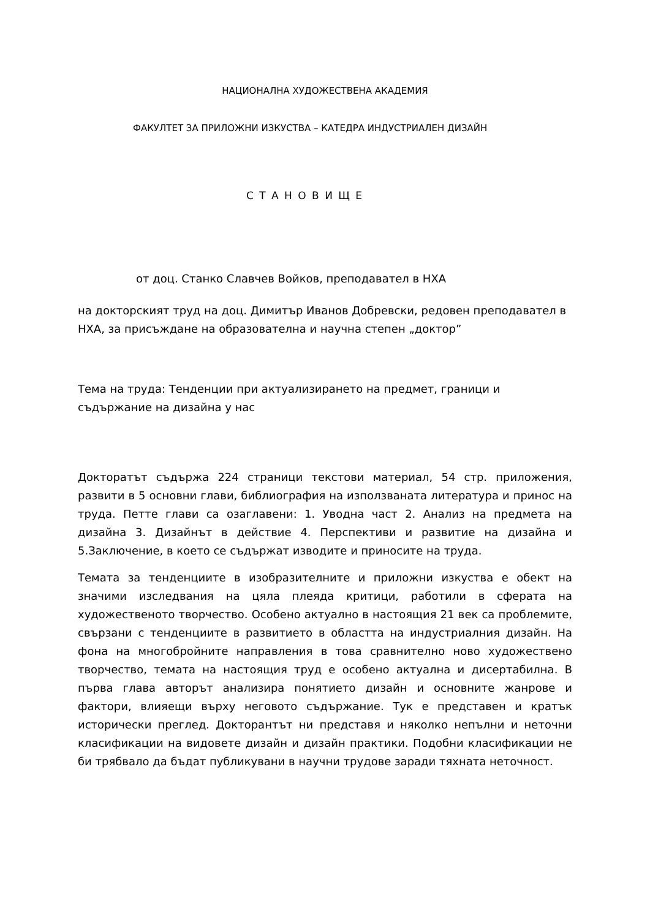НАЦИОНАЛНА ХУДОЖЕСТВЕНА АКАДЕМИЯ
ФАКУЛТЕТ ЗА ПРИЛОЖНИ ИЗКУСТВА – КАТЕДРА ИНДУСТРИАЛЕН ДИЗАЙН
С Т А Н О В И Щ Е
от доц. Станко Славчев Войков, преподавател в НХА
на докторският труд на доц. Димитър Иванов Добревски, редовен преподавател в НХА, за присъждане на образователна и научна степен „доктор”
Тема на труда: Тенденции при актуализирането на предмет, граници и съдържание на дизайна у нас
Докторатът съдържа 224 страници текстови материал, 54 стр. приложения, развити в 5 основни глави, библиография на използваната литература и принос на труда. Петте глави са озаглавени: 1. Уводна част 2. Анализ на предмета на дизайна 3. Дизайнът в действие 4. Перспективи и развитие на дизайна и 5.Заключение, в което се съдържат изводите и приносите на труда.
Темата за тенденциите в изобразителните и приложни изкуства е обект на значими изследвания на цяла плеяда критици, работили в сферата на художественото творчество. Особено актуално в настоящия 21 век са проблемите, свързани с тенденциите в развитието в областта на индустриалния дизайн. На фона на многобройните направления в това сравнително ново художествено творчество, темата на настоящия труд е особено актуална и дисертабилна. В първа глава авторът анализира понятието дизайн и основните жанрове и фактори, влияещи върху неговото съдържание. Тук е представен и кратък исторически преглед. Докторантът ни представя и няколко непълни и неточни класификации на видовете дизайн и дизайн практики. Подобни класификации не би трябвало да бъдат публикувани в научни трудове заради тяхната неточност.